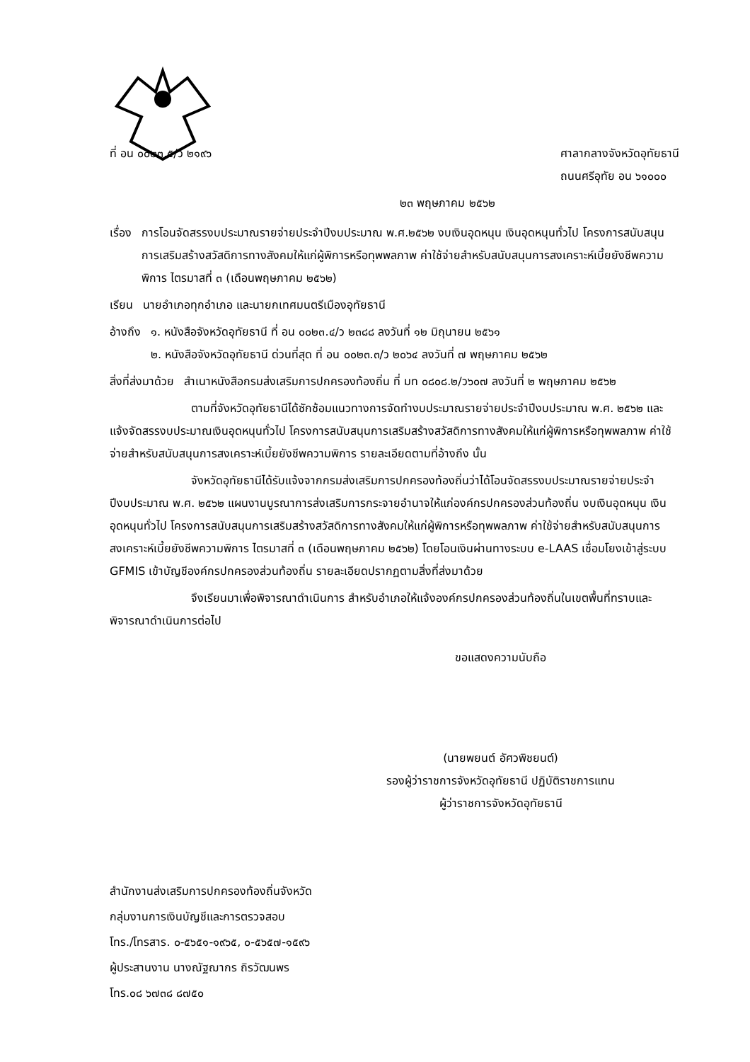ที่ อน ๐๐๒๓.๕/ว ๒๑๙๖ ศาลากลางจังหวัดอุทัยธานี
ถนนศรีอุทัย อน ๖๑๐๐๐
๒๓ พฤษภาคม ๒๕๖๒
เรื่อง การโอนจัดสรรงบประมาณรายจ่ายประจำปีงบประมาณ พ.ศ.๒๕๖๒ งบเงินอุดหนุน เงินอุดหนุนทั่วไป โครงการสนับสนุนการเสริมสร้างสวัสดิการทางสังคมให้แก่ผู้พิการหรือทุพพลภาพ ค่าใช้จ่ายสำหรับสนับสนุนการสงเคราะห์เบี้ยยังชีพความพิการ ไตรมาสที่ ๓ (เดือนพฤษภาคม ๒๕๖๒)
เรียน นายอำเภอทุกอำเภอ และนายกเทศมนตรีเมืองอุทัยธานี
อ้างถึง ๑. หนังสือจังหวัดอุทัยธานี ที่ อน ๐๐๒๓.๔/ว ๒๓๘๘ ลงวันที่ ๑๒ มิถุนายน ๒๕๖๑
๒. หนังสือจังหวัดอุทัยธานี ด่วนที่สุด ที่ อน ๐๐๒๓.๓/ว ๒๐๖๔ ลงวันที่ ๗ พฤษภาคม ๒๕๖๒
สิ่งที่ส่งมาด้วย สำเนาหนังสือกรมส่งเสริมการปกครองท้องถิ่น ที่ มท ๐๘๐๘.๒/ว๖๐๗ ลงวันที่ ๒ พฤษภาคม ๒๕๖๒
ตามที่จังหวัดอุทัยธานีได้ซักซ้อมแนวทางการจัดทำงบประมาณรายจ่ายประจำปีงบประมาณ พ.ศ. ๒๕๖๒ และแจ้งจัดสรรงบประมาณเงินอุดหนุนทั่วไป โครงการสนับสนุนการเสริมสร้างสวัสดิการทางสังคมให้แก่ผู้พิการหรือทุพพลภาพ ค่าใช้จ่ายสำหรับสนับสนุนการสงเคราะห์เบี้ยยังชีพความพิการ รายละเอียดตามที่อ้างถึง นั้น
จังหวัดอุทัยธานีได้รับแจ้งจากกรมส่งเสริมการปกครองท้องถิ่นว่าได้โอนจัดสรรงบประมาณรายจ่ายประจำปีงบประมาณ พ.ศ. ๒๕๖๒ แผนงานบูรณาการส่งเสริมการกระจายอำนาจให้แก่องค์กรปกครองส่วนท้องถิ่น งบเงินอุดหนุน เงินอุดหนุนทั่วไป โครงการสนับสนุนการเสริมสร้างสวัสดิการทางสังคมให้แก่ผู้พิการหรือทุพพลภาพ ค่าใช้จ่ายสำหรับสนับสนุนการสงเคราะห์เบี้ยยังชีพความพิการ ไตรมาสที่ ๓ (เดือนพฤษภาคม ๒๕๖๒) โดยโอนเงินผ่านทางระบบ e-LAAS เชื่อมโยงเข้าสู่ระบบ GFMIS เข้าบัญชีองค์กรปกครองส่วนท้องถิ่น รายละเอียดปรากฏตามสิ่งที่ส่งมาด้วย
จึงเรียนมาเพื่อพิจารณาดำเนินการ สำหรับอำเภอให้แจ้งองค์กรปกครองส่วนท้องถิ่นในเขตพื้นที่ทราบและพิจารณาดำเนินการต่อไป
ขอแสดงความนับถือ
(นายพยนต์ อัศวพิชยนต์)
รองผู้ว่าราชการจังหวัดอุทัยธานี ปฏิบัติราชการแทน
ผู้ว่าราชการจังหวัดอุทัยธานี
สำนักงานส่งเสริมการปกครองท้องถิ่นจังหวัด
กลุ่มงานการเงินบัญชีและการตรวจสอบ
โทร./โทรสาร. ๐-๕๖๕๑-๑๙๖๕, ๐-๕๖๕๗-๑๕๙๖
ผู้ประสานงาน นางณัฐฌากร ถิรวัฒนพร
โทร.๐๘ ๖๗๓๘ ๘๗๕๐